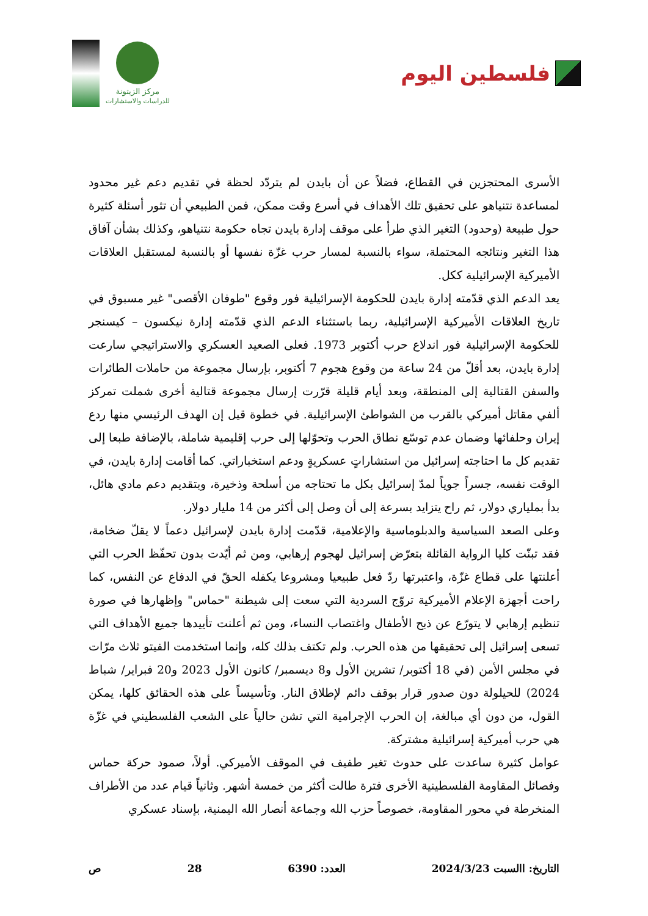فلسطين اليوم
مركز الزيتونة
للدراسات والاستشارات
الأسرى المحتجزين في القطاع، فضلاً عن أن بايدن لم يتردّد لحظة في تقديم دعم غير محدود لمساعدة نتنياهو على تحقيق تلك الأهداف في أسرع وقت ممكن، فمن الطبيعي أن تثور أسئلة كثيرة حول طبيعة (وحدود) التغير الذي طرأ على موقف إدارة بايدن تجاه حكومة نتنياهو، وكذلك بشأن آفاق هذا التغير ونتائجه المحتملة، سواء بالنسبة لمسار حرب غزّة نفسها أو بالنسبة لمستقبل العلاقات الأميركية الإسرائيلية ككل.
يعد الدعم الذي قدّمته إدارة بايدن للحكومة الإسرائيلية فور وقوع "طوفان الأقصى" غير مسبوق في تاريخ العلاقات الأميركية الإسرائيلية، ربما باستثناء الدعم الذي قدّمته إدارة نيكسون – كيسنجر للحكومة الإسرائيلية فور اندلاع حرب أكتوبر 1973. فعلى الصعيد العسكري والاستراتيجي سارعت إدارة بايدن، بعد أقلّ من 24 ساعة من وقوع هجوم 7 أكتوبر، بإرسال مجموعة من حاملات الطائرات والسفن القتالية إلى المنطقة، وبعد أيام قليلة قرّرت إرسال مجموعة قتالية أخرى شملت تمركز ألفي مقاتل أميركي بالقرب من الشواطئ الإسرائيلية. في خطوة قيل إن الهدف الرئيسي منها ردع إيران وحلفائها وضمان عدم توسّع نطاق الحرب وتحوّلها إلى حرب إقليمية شاملة، بالإضافة طبعا إلى تقديم كل ما احتاجته إسرائيل من استشاراتٍ عسكريةٍ ودعم استخباراتي. كما أقامت إدارة بايدن، في الوقت نفسه، جسراً جوياً لمدّ إسرائيل بكل ما تحتاجه من أسلحة وذخيرة، وبتقديم دعم مادي هائل، بدأ بملياري دولار، ثم راح يتزايد بسرعة إلى أن وصل إلى أكثر من 14 مليار دولار.
وعلى الصعد السياسية والدبلوماسية والإعلامية، قدّمت إدارة بايدن لإسرائيل دعماً لا يقلّ ضخامة، فقد تبنّت كليا الرواية القائلة بتعرّض إسرائيل لهجوم إرهابي، ومن ثم أيّدت بدون تحفّظ الحرب التي أعلنتها على قطاع غزّة، واعتبرتها ردّ فعل طبيعيا ومشروعا يكفله الحقّ في الدفاع عن النفس، كما راحت أجهزة الإعلام الأميركية تروّج السردية التي سعت إلى شيطنة "حماس" وإظهارها في صورة تنظيم إرهابي لا يتورّع عن ذبح الأطفال واغتصاب النساء، ومن ثم أعلنت تأييدها جميع الأهداف التي تسعى إسرائيل إلى تحقيقها من هذه الحرب. ولم تكتف بذلك كله، وإنما استخدمت الفيتو ثلاث مرّات في مجلس الأمن (في 18 أكتوبر/ تشرين الأول و8 ديسمبر/ كانون الأول 2023 و20 فبراير/ شباط 2024) للحيلولة دون صدور قرار بوقف دائم لإطلاق النار. وتأسيساً على هذه الحقائق كلها، يمكن القول، من دون أي مبالغة، إن الحرب الإجرامية التي تشن حالياً على الشعب الفلسطيني في غزّة هي حرب أميركية إسرائيلية مشتركة.
عوامل كثيرة ساعدت على حدوث تغير طفيف في الموقف الأميركي. أولاً، صمود حركة حماس وفصائل المقاومة الفلسطينية الأخرى فترة طالت أكثر من خمسة أشهر. وثانياً قيام عدد من الأطراف المنخرطة في محور المقاومة، خصوصاً حزب الله وجماعة أنصار الله اليمنية، بإسناد عسكري
التاريخ: االسبت 2024/3/23 العدد: 6390 28 ص